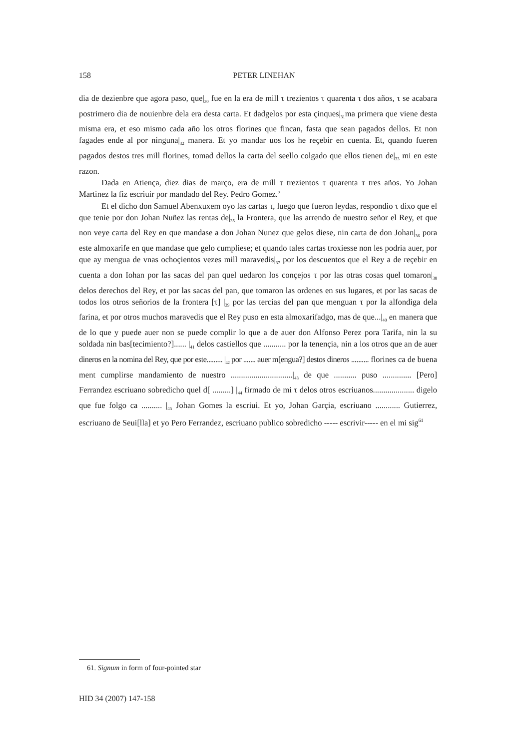158
PETER LINEHAN
dia de dezienbre que agora paso, que|<sub>30</sub> fue en la era de mill τ trezientos τ quarenta τ dos años, τ se acabara postrimero dia de nouienbre dela era desta carta. Et dadgelos por esta çinques|<sub>31</sub>ma primera que viene desta misma era, et eso mismo cada año los otros florines que fincan, fasta que sean pagados dellos. Et non fagades ende al por ninguna|<sub>32</sub> manera. Et yo mandar uos los he reçebir en cuenta. Et, quando fueren pagados destos tres mill florines, tomad dellos la carta del seello colgado que ellos tienen de|<sub>33</sub> mi en este razon.
Dada en Atiença, diez dias de março, era de mill τ trezientos τ quarenta τ tres años. Yo Johan Martinez la fiz escriuir por mandado del Rey. Pedro Gomez.’
Et el dicho don Samuel Abenxuxem oyo las cartas τ, luego que fueron leydas, respondio τ dixo que el que tenie por don Johan Nuñez las rentas de|<sub>35</sub> la Frontera, que las arrendo de nuestro señor el Rey, et que non veye carta del Rey en que mandase a don Johan Nunez que gelos diese, nin carta de don Johan|<sub>36</sub> pora este almoxarife en que mandase que gelo cumpliese; et quando tales cartas troxiesse non les podria auer, por que ay mengua de vnas ochoçientos vezes mill maravedis|<sub>37</sub> por los descuentos que el Rey a de reçebir en cuenta a don Iohan por las sacas del pan quel uedaron los conçejos τ por las otras cosas quel tomaron|<sub>38</sub> delos derechos del Rey, et por las sacas del pan, que tomaron las ordenes en sus lugares, et por las sacas de todos los otros señorios de la frontera [τ] |<sub>39</sub> por las tercias del pan que menguan τ por la alfondiga dela farina, et por otros muchos maravedis que el Rey puso en esta almoxarifadgo, mas de que...|<sub>40</sub> en manera que de lo que y puede auer non se puede complir lo que a de auer don Alfonso Perez pora Tarifa, nin la su soldada nin bas[tecimiento?]...... |<sub>41</sub> delos castiellos que ........... por la tenençia, nin a los otros que an de auer dineros en la nomina del Rey, que por este......... |<sub>42</sub> por ....... auer m[engua?] destos dineros .......... florines ca de buena ment cumplirse mandamiento de nuestro ..............................|<sub>43</sub> de que ........... puso .............. [Pero] Ferrandez escriuano sobredicho quel d[ .........] |<sub>44</sub> firmado de mi τ delos otros escriuanos.................... digelo que fue folgo ca .......... |<sub>45</sub> Johan Gomes la escriui. Et yo, Johan Garçia, escriuano ............ Gutierrez, escriuano de Seui[lla] et yo Pero Ferrandez, escriuano publico sobredicho ----- escrivir----- en el mi sig<sup>61</sup>
61. Signum in form of four-pointed star
HID 34 (2007) 147-158